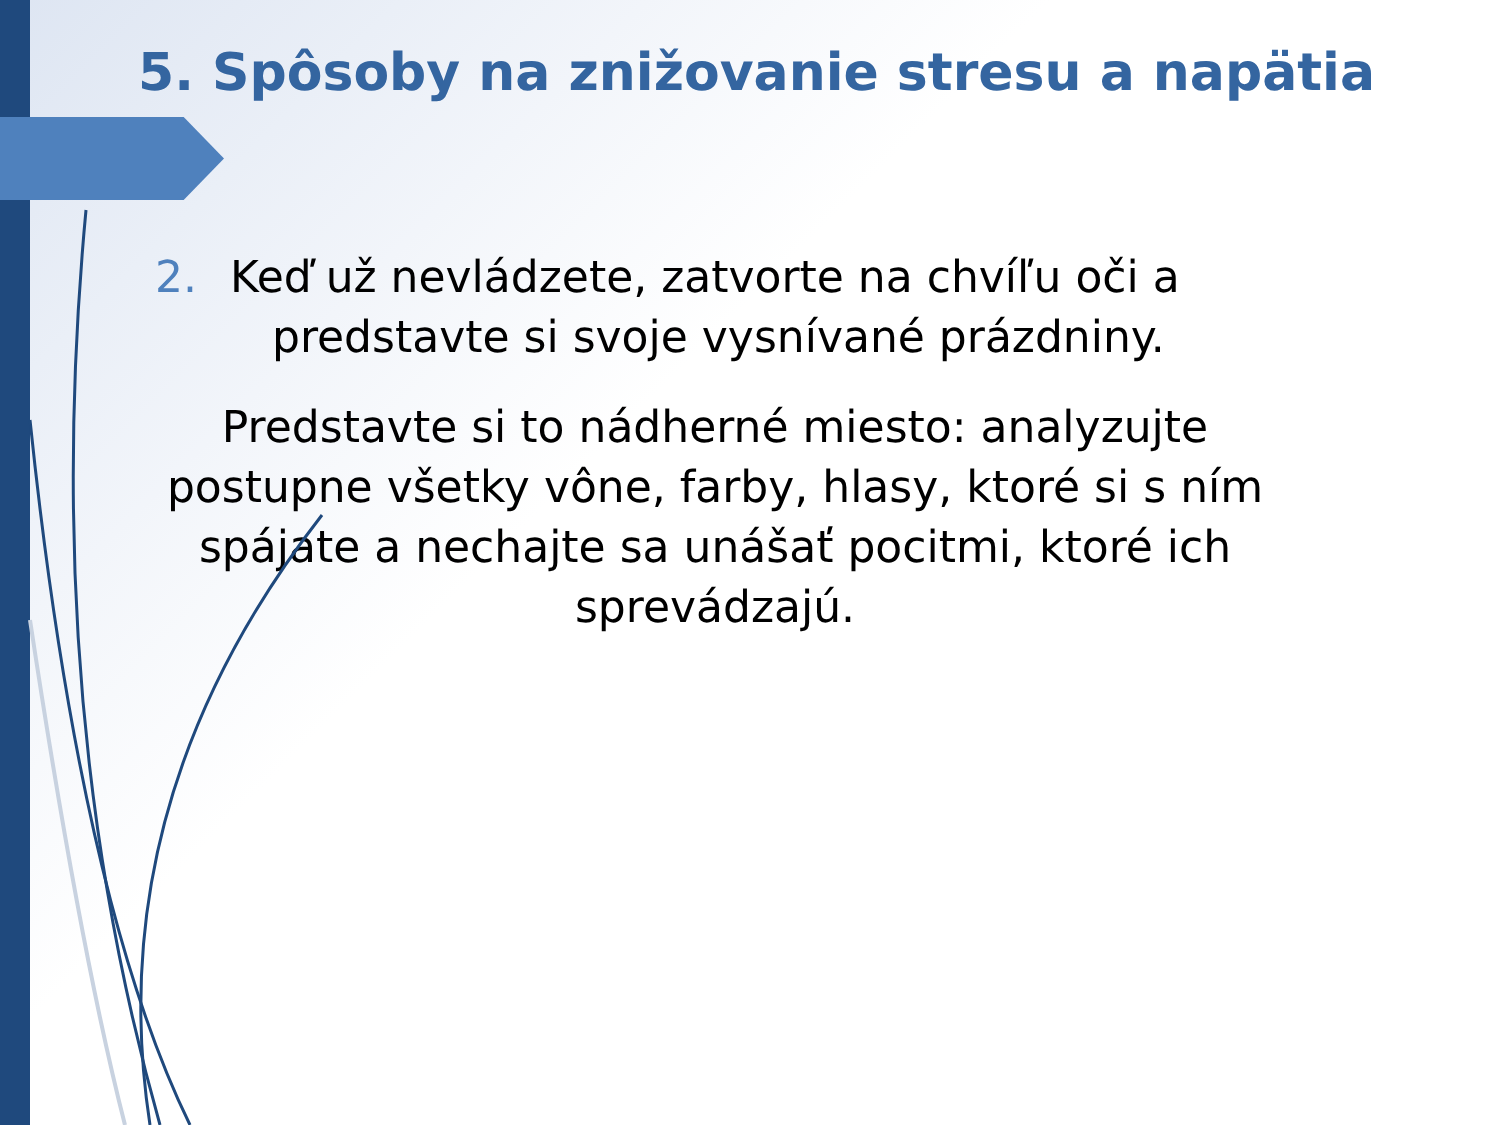5. Spôsoby na znižovanie stresu a napätia
2. Keď už nevládzete, zatvorte na chvíľu oči a
predstavte si svoje vysnívané prázdniny.
Predstavte si to nádherné miesto: analyzujte postupne všetky vône, farby, hlasy, ktoré si s ním spájate a nechajte sa unášať pocitmi, ktoré ich sprevádzajú.